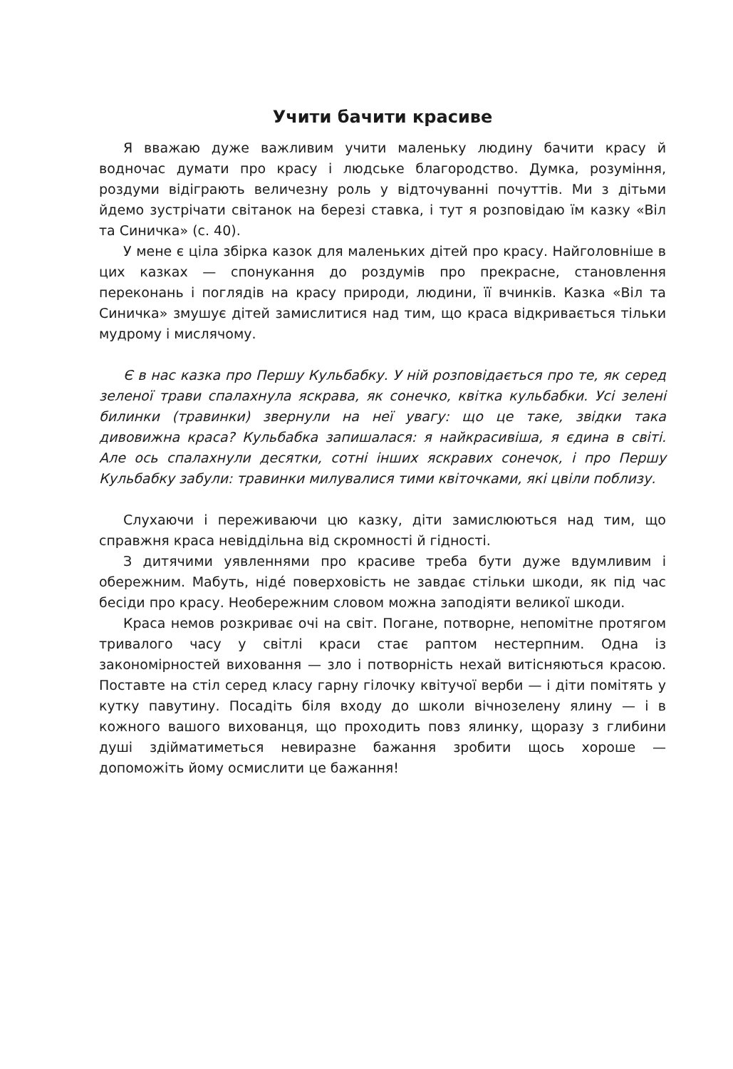Учити бачити красиве
Я вважаю дуже важливим учити маленьку людину бачити красу й водночас думати про красу і людське благородство. Думка, розуміння, роздуми відіграють величезну роль у відточуванні почуттів. Ми з дітьми йдемо зустрічати світанок на березі ставка, і тут я розповідаю їм казку «Віл та Синичка» (с. 40).
У мене є ціла збірка казок для маленьких дітей про красу. Найголовніше в цих казках — спонукання до роздумів про прекрасне, становлення переконань і поглядів на красу природи, людини, її вчинків. Казка «Віл та Синичка» змушує дітей замислитися над тим, що краса відкривається тільки мудрому і мислячому.
Є в нас казка про Першу Кульбабку. У ній розповідається про те, як серед зеленої трави спалахнула яскрава, як сонечко, квітка кульбабки. Усі зелені билинки (травинки) звернули на неї увагу: що це таке, звідки така дивовижна краса? Кульбабка запишалася: я найкрасивіша, я єдина в світі. Але ось спалахнули десятки, сотні інших яскравих сонечок, і про Першу Кульбабку забули: травинки милувалися тими квіточками, які цвіли поблизу.
Слухаючи і переживаючи цю казку, діти замислюються над тим, що справжня краса невіддільна від скромності й гідності.
З дитячими уявленнями про красиве треба бути дуже вдумливим і обережним. Мабуть, нідé поверховість не завдає стільки шкоди, як під час бесіди про красу. Необережним словом можна заподіяти великої шкоди.
Краса немов розкриває очі на світ. Погане, потворне, непомітне протягом тривалого часу у світлі краси стає раптом нестерпним. Одна із закономірностей виховання — зло і потворність нехай витісняються красою. Поставте на стіл серед класу гарну гілочку квітучої верби — і діти помітять у кутку павутину. Посадіть біля входу до школи вічнозелену ялину — і в кожного вашого вихованця, що проходить повз ялинку, щоразу з глибини душі здійматиметься невиразне бажання зробити щось хороше — допоможіть йому осмислити це бажання!